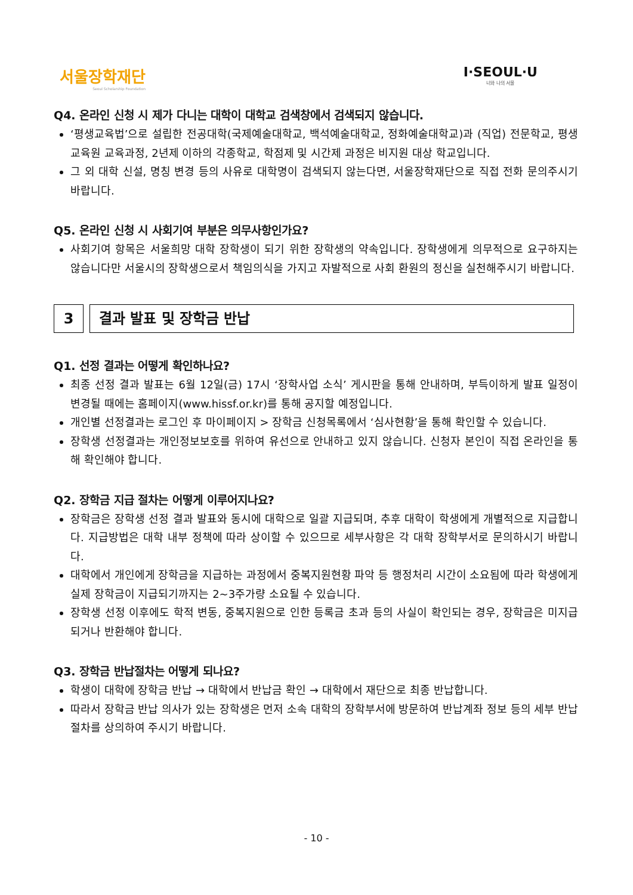서울장학재단
Seoul Scholarship Foundation
I·SEOUL·U
너와 나의 서울
Q4. 온라인 신청 시 제가 다니는 대학이 대학교 검색창에서 검색되지 않습니다.
‘평생교육법’으로 설립한 전공대학(국제예술대학교, 백석예술대학교, 정화예술대학교)과 (직업) 전문학교, 평생교육원 교육과정, 2년제 이하의 각종학교, 학점제 및 시간제 과정은 비지원 대상 학교입니다.
그 외 대학 신설, 명칭 변경 등의 사유로 대학명이 검색되지 않는다면, 서울장학재단으로 직접 전화 문의주시기 바랍니다.
Q5. 온라인 신청 시 사회기여 부분은 의무사항인가요?
사회기여 항목은 서울희망 대학 장학생이 되기 위한 장학생의 약속입니다. 장학생에게 의무적으로 요구하지는 않습니다만 서울시의 장학생으로서 책임의식을 가지고 자발적으로 사회 환원의 정신을 실천해주시기 바랍니다.
3 결과 발표 및 장학금 반납
Q1. 선정 결과는 어떻게 확인하나요?
최종 선정 결과 발표는 6월 12일(금) 17시 ‘장학사업 소식’ 게시판을 통해 안내하며, 부득이하게 발표 일정이 변경될 때에는 홈페이지(www.hissf.or.kr)를 통해 공지할 예정입니다.
개인별 선정결과는 로그인 후 마이페이지 > 장학금 신청목록에서 ‘심사현황’을 통해 확인할 수 있습니다.
장학생 선정결과는 개인정보보호를 위하여 유선으로 안내하고 있지 않습니다. 신청자 본인이 직접 온라인을 통해 확인해야 합니다.
Q2. 장학금 지급 절차는 어떻게 이루어지나요?
장학금은 장학생 선정 결과 발표와 동시에 대학으로 일괄 지급되며, 추후 대학이 학생에게 개별적으로 지급합니다. 지급방법은 대학 내부 정책에 따라 상이할 수 있으므로 세부사항은 각 대학 장학부서로 문의하시기 바랍니다.
대학에서 개인에게 장학금을 지급하는 과정에서 중복지원현황 파악 등 행정처리 시간이 소요됨에 따라 학생에게 실제 장학금이 지급되기까지는 2~3주가량 소요될 수 있습니다.
장학생 선정 이후에도 학적 변동, 중복지원으로 인한 등록금 초과 등의 사실이 확인되는 경우, 장학금은 미지급되거나 반환해야 합니다.
Q3. 장학금 반납절차는 어떻게 되나요?
학생이 대학에 장학금 반납 → 대학에서 반납금 확인 → 대학에서 재단으로 최종 반납합니다.
따라서 장학금 반납 의사가 있는 장학생은 먼저 소속 대학의 장학부서에 방문하여 반납계좌 정보 등의 세부 반납절차를 상의하여 주시기 바랍니다.
- 10 -